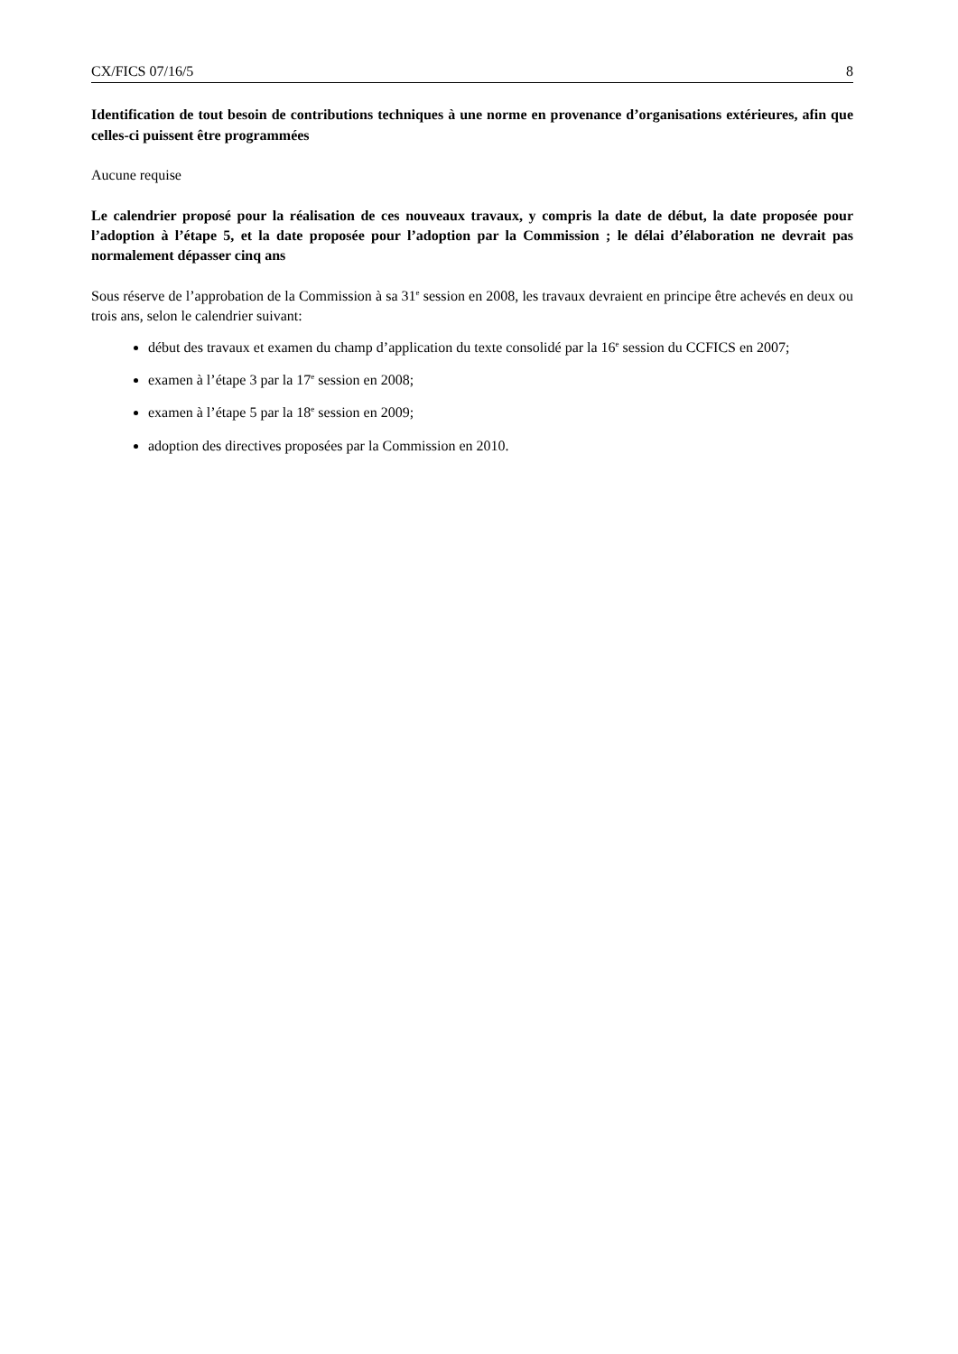CX/FICS 07/16/5 8
Identification de tout besoin de contributions techniques à une norme en provenance d’organisations extérieures, afin que celles-ci puissent être programmées
Aucune requise
Le calendrier proposé pour la réalisation de ces nouveaux travaux, y compris la date de début, la date proposée pour l’adoption à l’étape 5, et la date proposée pour l’adoption par la Commission ; le délai d’élaboration ne devrait pas normalement dépasser cinq ans
Sous réserve de l’approbation de la Commission à sa 31<sup>e</sup> session en 2008, les travaux devraient en principe être achevés en deux ou trois ans, selon le calendrier suivant:
début des travaux et examen du champ d’application du texte consolidé par la 16<sup>e</sup> session du CCFICS en 2007;
examen à l’étape 3 par la 17<sup>e</sup> session en 2008;
examen à l’étape 5 par la 18<sup>e</sup> session en 2009;
adoption des directives proposées par la Commission en 2010.